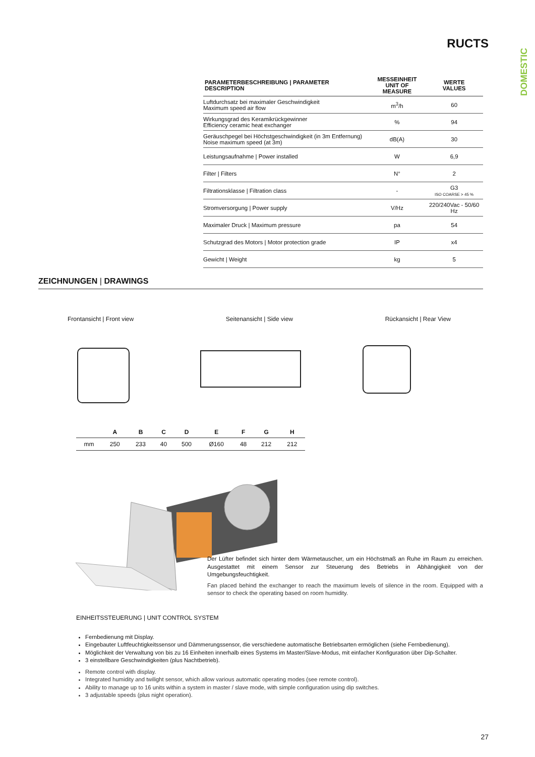RUCTS
DOMESTIC
| PARAMETERBESCHREIBUNG / PARAMETER DESCRIPTION | MESSEINHEIT UNIT OF MEASURE | WERTE VALUES |
| --- | --- | --- |
| Luftdurchsatz bei maximaler Geschwindigkeit Maximum speed air flow | m<sup>3</sup>/h | 60 |
| Wirkungsgrad des Keramikrückgewinner Efficiency ceramic heat exchanger | % | 94 |
| Geräuschpegel bei Höchstgeschwindigkeit (in 3m Entfernung) Noise maximum speed (at 3m) | dB(A) | 30 |
| Leistungsaufnahme / Power installed | W | 6,9 |
| Filter / Filters | N° | 2 |
| Filtrationsklasse / Filtration class | - | G3 ISO COARSE > 45 % |
| Stromversorgung / Power supply | V/Hz | 220/240Vac - 50/60 Hz |
| Maximaler Druck / Maximum pressure | pa | 54 |
| Schutzgrad des Motors / Motor protection grade | IP | x4 |
| Gewicht / Weight | kg | 5 |
ZEICHNUNGEN | DRAWINGS
Frontansicht | Front view Seitenansicht | Side view Rückansicht | Rear View
| | A | B | C | D | E | F | G | H |
| --- | --- | --- | --- | --- | --- | --- | --- | --- |
| mm | 250 | 233 | 40 | 500 | Ø160 | 48 | 212 | 212 |
Der Lüfter befindet sich hinter dem Wärmetauscher, um ein Höchstmaß an Ruhe im Raum zu erreichen. Ausgestattet mit einem Sensor zur Steuerung des Betriebs in Abhängigkeit von der Umgebungsfeuchtigkeit.
Fan placed behind the exchanger to reach the maximum levels of silence in the room. Equipped with a sensor to check the operating based on room humidity.
EINHEITSSTEUERUNG | UNIT CONTROL SYSTEM
Fernbedienung mit Display.
Eingebauter Luftfeuchtigkeitssensor und Dämmerungssensor, die verschiedene automatische Betriebsarten ermöglichen (siehe Fernbedienung).
Möglichkeit der Verwaltung von bis zu 16 Einheiten innerhalb eines Systems im Master/Slave-Modus, mit einfacher Konfiguration über Dip-Schalter.
3 einstellbare Geschwindigkeiten (plus Nachtbetrieb).
Remote control with display.
Integrated humidity and twilight sensor, which allow various automatic operating modes (see remote control).
Ability to manage up to 16 units within a system in master / slave mode, with simple configuration using dip switches.
3 adjustable speeds (plus night operation).
27